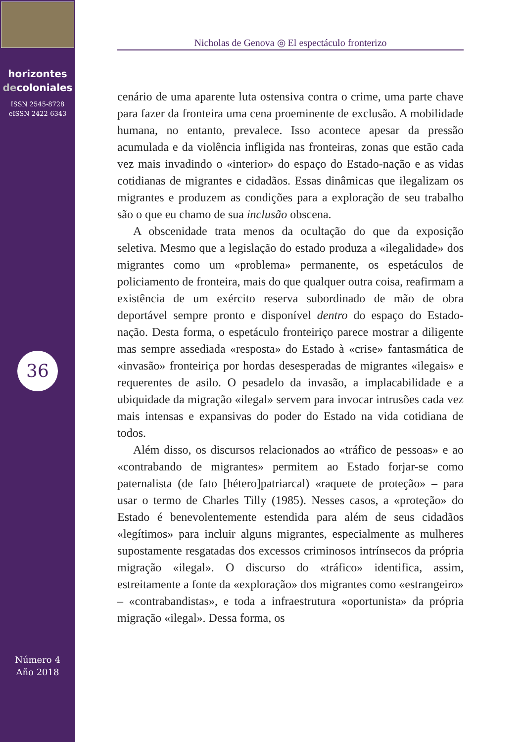horizontes
decoloniales
ISSN 2545-8728
eISSN 2422-6343
36
Número 4
Año 2018
Nicholas de Genova ◎ El espectáculo fronterizo
cenário de uma aparente luta ostensiva contra o crime, uma parte chave para fazer da fronteira uma cena proeminente de exclusão. A mobilidade humana, no entanto, prevalece. Isso acontece apesar da pressão acumulada e da violência infligida nas fronteiras, zonas que estão cada vez mais invadindo o «interior» do espaço do Estado-nação e as vidas cotidianas de migrantes e cidadãos. Essas dinâmicas que ilegalizam os migrantes e produzem as condições para a exploração de seu trabalho são o que eu chamo de sua inclusão obscena.
A obscenidade trata menos da ocultação do que da exposição seletiva. Mesmo que a legislação do estado produza a «ilegalidade» dos migrantes como um «problema» permanente, os espetáculos de policiamento de fronteira, mais do que qualquer outra coisa, reafirmam a existência de um exército reserva subordinado de mão de obra deportável sempre pronto e disponível dentro do espaço do Estado-nação. Desta forma, o espetáculo fronteiriço parece mostrar a diligente mas sempre assediada «resposta» do Estado à «crise» fantasmática de «invasão» fronteiriça por hordas desesperadas de migrantes «ilegais» e requerentes de asilo. O pesadelo da invasão, a implacabilidade e a ubiquidade da migração «ilegal» servem para invocar intrusões cada vez mais intensas e expansivas do poder do Estado na vida cotidiana de todos.
Além disso, os discursos relacionados ao «tráfico de pessoas» e ao «contrabando de migrantes» permitem ao Estado forjar-se como paternalista (de fato [hétero]patriarcal) «raquete de proteção» – para usar o termo de Charles Tilly (1985). Nesses casos, a «proteção» do Estado é benevolentemente estendida para além de seus cidadãos «legítimos» para incluir alguns migrantes, especialmente as mulheres supostamente resgatadas dos excessos criminosos intrínsecos da própria migração «ilegal». O discurso do «tráfico» identifica, assim, estreitamente a fonte da «exploração» dos migrantes como «estrangeiro» – «contrabandistas», e toda a infraestrutura «oportunista» da própria migração «ilegal». Dessa forma, os